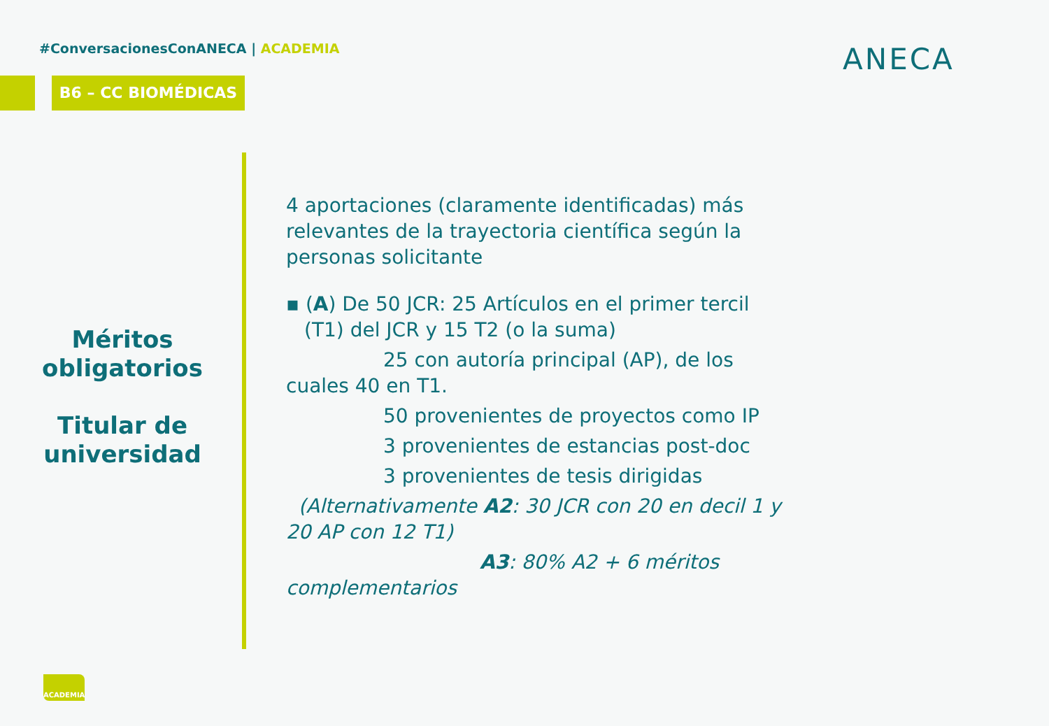#ConversacionesConANECA | ACADEMIA
B6 – CC BIOMÉDICAS
ANECA
Méritos obligatorios
Titular de universidad
4 aportaciones (claramente identificadas) más relevantes de la trayectoria científica según la personas solicitante
▪ (A) De 50 JCR: 25 Artículos en el primer tercil (T1) del JCR y 15 T2 (o la suma)
25 con autoría principal (AP), de los cuales 40 en T1.
50 provenientes de proyectos como IP
3 provenientes de estancias post-doc
3 provenientes de tesis dirigidas
(Alternativamente A2: 30 JCR con 20 en decil 1 y 20 AP con 12 T1)
A3: 80% A2 + 6 méritos complementarios
ACADEMIA